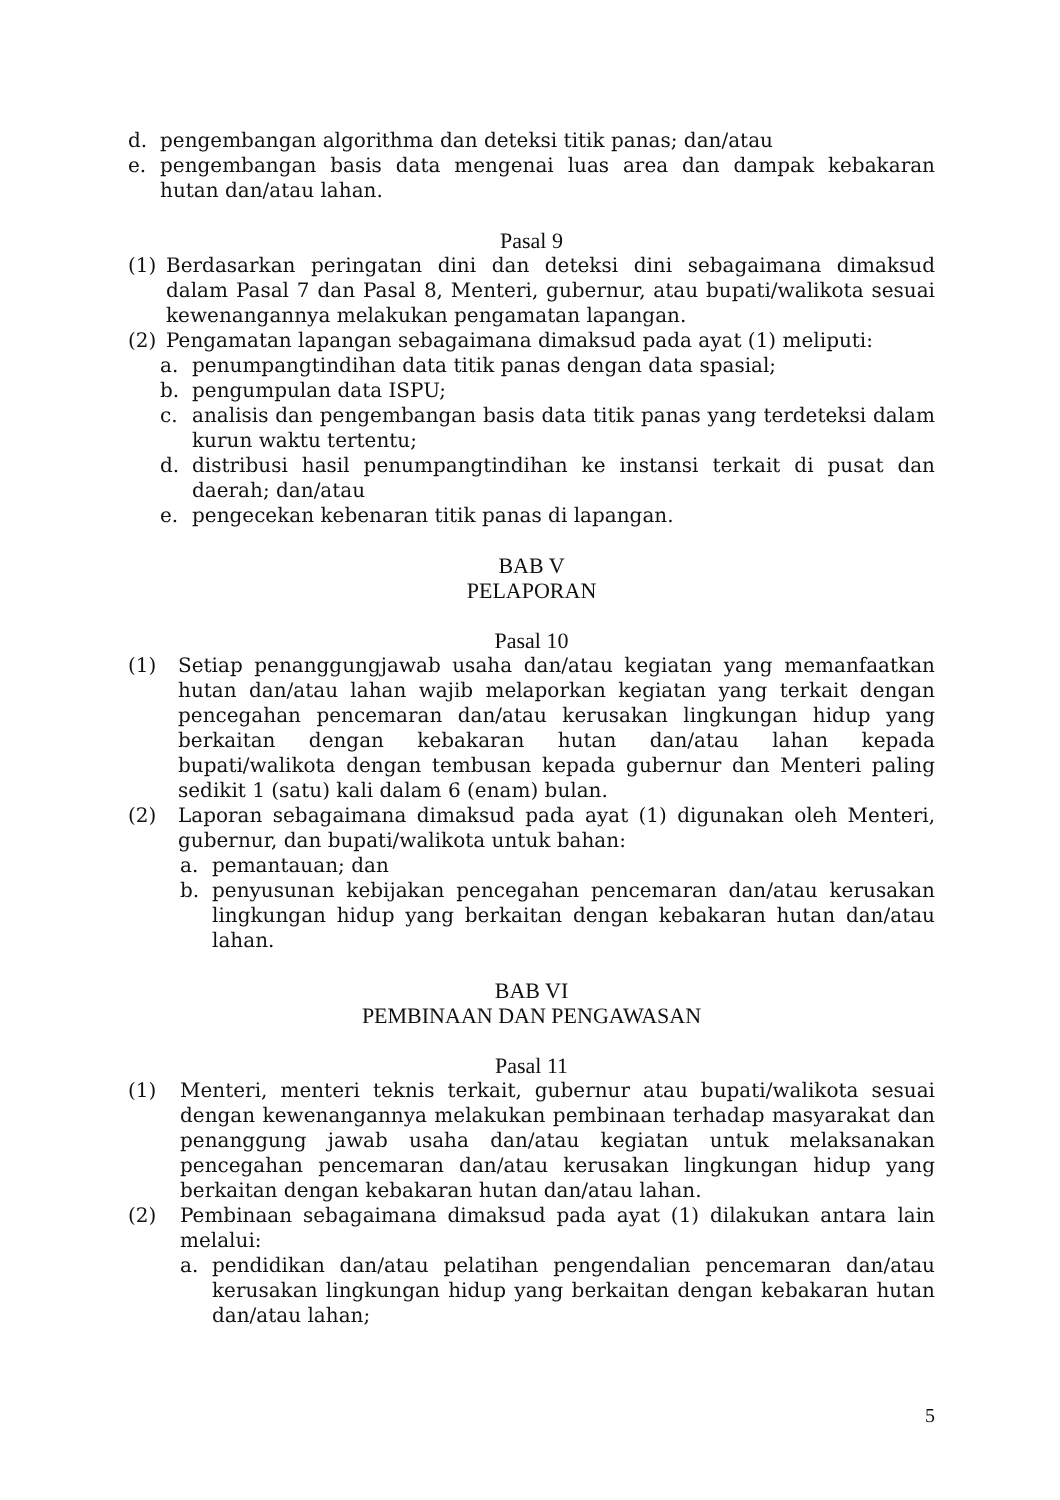d. pengembangan algorithma dan deteksi titik panas; dan/atau
e. pengembangan basis data mengenai luas area dan dampak kebakaran hutan dan/atau lahan.
Pasal 9
(1) Berdasarkan peringatan dini dan deteksi dini sebagaimana dimaksud dalam Pasal 7 dan Pasal 8, Menteri, gubernur, atau bupati/walikota sesuai kewenangannya melakukan pengamatan lapangan.
(2) Pengamatan lapangan sebagaimana dimaksud pada ayat (1) meliputi:
a. penumpangtindihan data titik panas dengan data spasial;
b. pengumpulan data ISPU;
c. analisis dan pengembangan basis data titik panas yang terdeteksi dalam kurun waktu tertentu;
d. distribusi hasil penumpangtindihan ke instansi terkait di pusat dan daerah; dan/atau
e. pengecekan kebenaran titik panas di lapangan.
BAB V
PELAPORAN
Pasal 10
(1) Setiap penanggungjawab usaha dan/atau kegiatan yang memanfaatkan hutan dan/atau lahan wajib melaporkan kegiatan yang terkait dengan pencegahan pencemaran dan/atau kerusakan lingkungan hidup yang berkaitan dengan kebakaran hutan dan/atau lahan kepada bupati/walikota dengan tembusan kepada gubernur dan Menteri paling sedikit 1 (satu) kali dalam 6 (enam) bulan.
(2) Laporan sebagaimana dimaksud pada ayat (1) digunakan oleh Menteri, gubernur, dan bupati/walikota untuk bahan:
a. pemantauan; dan
b. penyusunan kebijakan pencegahan pencemaran dan/atau kerusakan lingkungan hidup yang berkaitan dengan kebakaran hutan dan/atau lahan.
BAB VI
PEMBINAAN DAN PENGAWASAN
Pasal 11
(1) Menteri, menteri teknis terkait, gubernur atau bupati/walikota sesuai dengan kewenangannya melakukan pembinaan terhadap masyarakat dan penanggung jawab usaha dan/atau kegiatan untuk melaksanakan pencegahan pencemaran dan/atau kerusakan lingkungan hidup yang berkaitan dengan kebakaran hutan dan/atau lahan.
(2) Pembinaan sebagaimana dimaksud pada ayat (1) dilakukan antara lain melalui:
a. pendidikan dan/atau pelatihan pengendalian pencemaran dan/atau kerusakan lingkungan hidup yang berkaitan dengan kebakaran hutan dan/atau lahan;
5